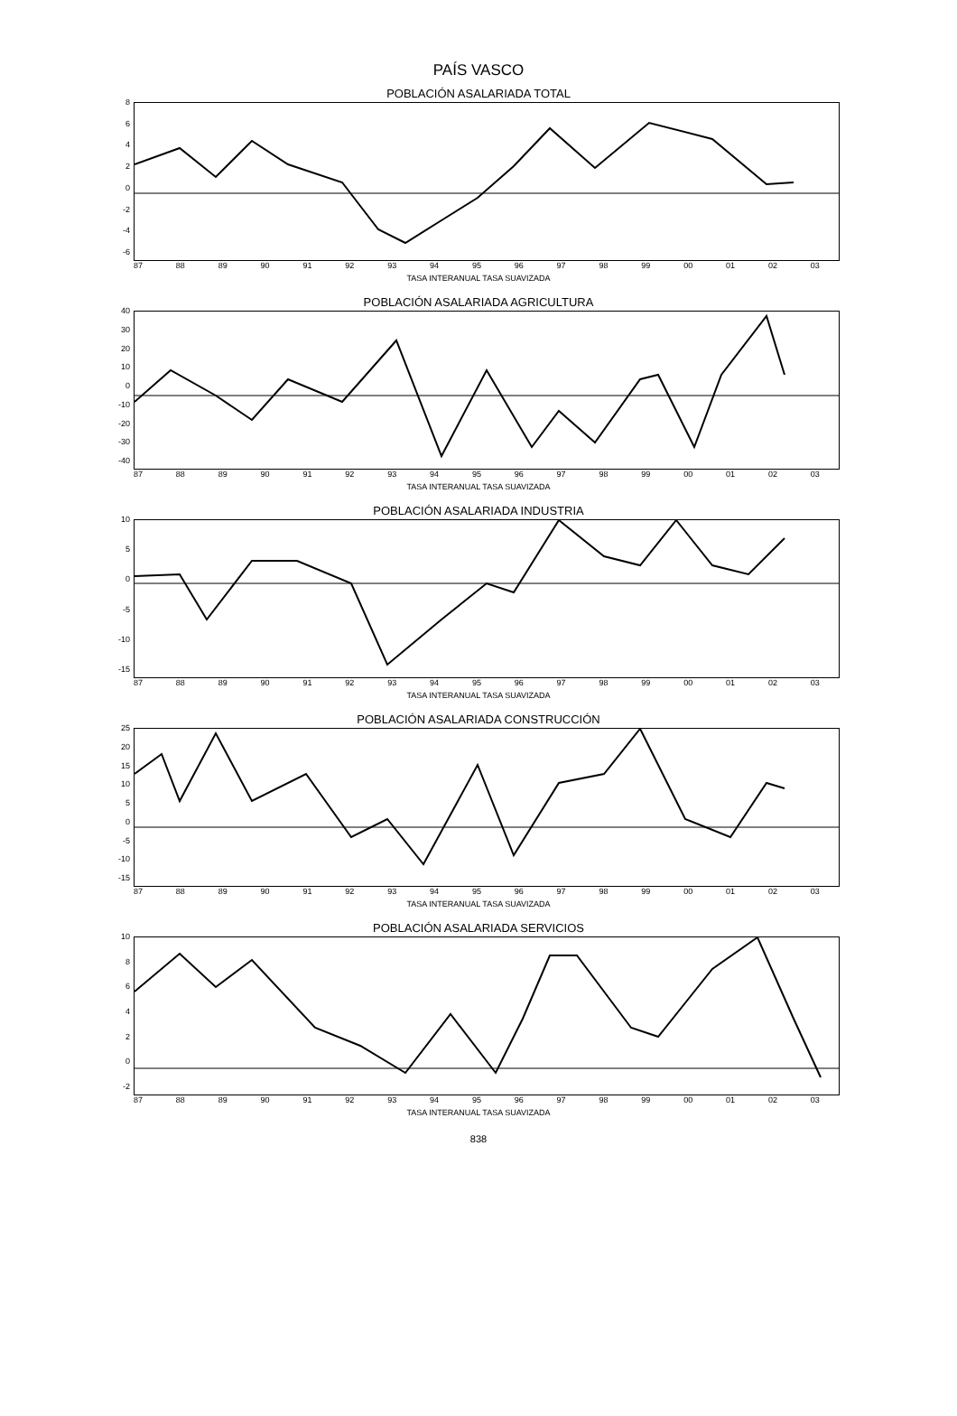PAÍS VASCO
POBLACIÓN ASALARIADA TOTAL
86420
-2
-4
-6
87 88 89 90 91 92 93 94 95 96 97 98 99 00 01 02 03
TASA INTERANUAL TASA SUAVIZADA
POBLACIÓN ASALARIADA AGRICULTURA
40
30
20
10
0
-10
-20
-30
-40
87 88 89 90 91 92 93 94 95 96 97 98 99 00 01 02 03
TASA INTERANUAL TASA SUAVIZADA
POBLACIÓN ASALARIADA INDUSTRIA
10
50
-5
-10
-15
87 88 89 90 91 92 93 94 95 96 97 98 99 00 01 02 03
TASA INTERANUAL TASA SUAVIZADA
POBLACIÓN ASALARIADA CONSTRUCCIÓN
25
20
15
10
50
-5
-10
-15
87 88 89 90 91 92 93 94 95 96 97 98 99 00 01 02 03
TASA INTERANUAL TASA SUAVIZADA
POBLACIÓN ASALARIADA SERVICIOS
10
86420
-2
87 88 89 90 91 92 93 94 95 96 97 98 99 00 01 02 03
TASA INTERANUAL TASA SUAVIZADA
838